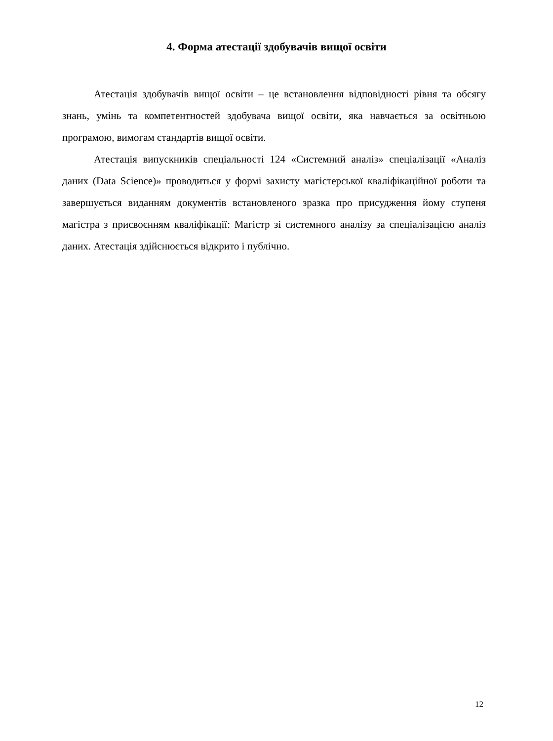4. Форма атестації здобувачів вищої освіти
Атестація здобувачів вищої освіти – це встановлення відповідності рівня та обсягу знань, умінь та компетентностей здобувача вищої освіти, яка навчається за освітньою програмою, вимогам стандартів вищої освіти.
Атестація випускників спеціальності 124 «Системний аналіз» спеціалізації «Аналіз даних (Data Science)» проводиться у формі захисту магістерської кваліфікаційної роботи та завершується виданням документів встановленого зразка про присудження йому ступеня магістра з присвоєнням кваліфікації: Магістр зі системного аналізу за спеціалізацією аналіз даних. Атестація здійснюється відкрито і публічно.
12